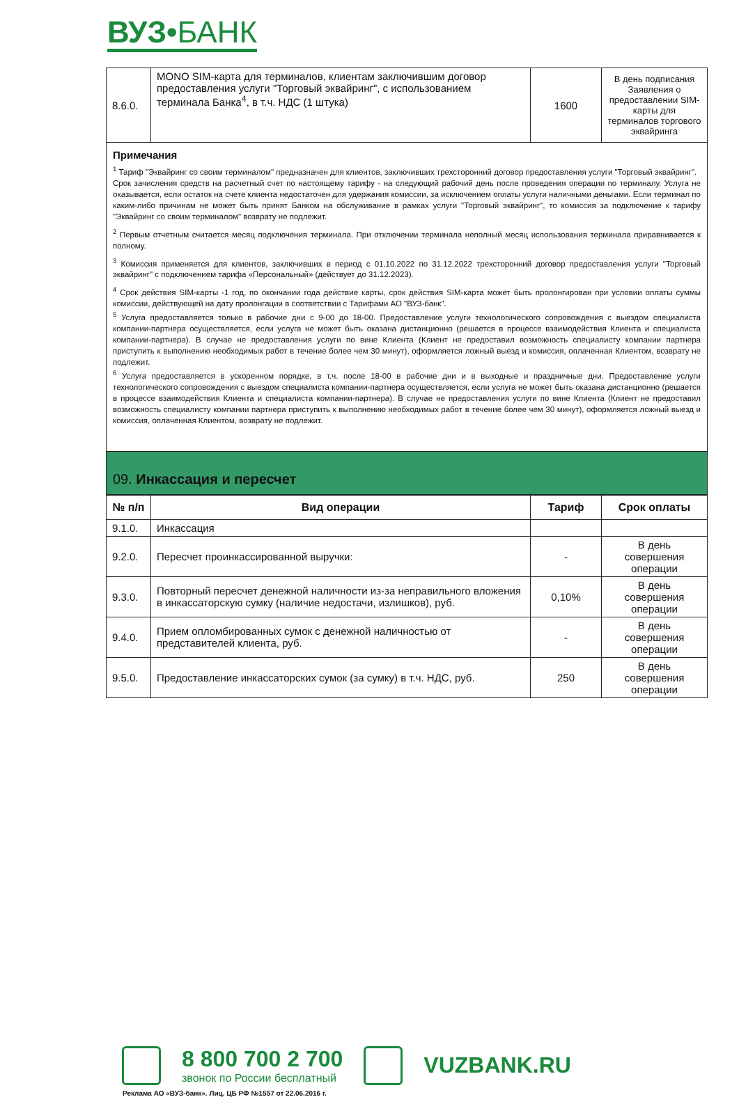ВУЗ•БАНК
| 8.6.0. | MONO SIM-карта для терминалов, клиентам заключившим договор предоставления услуги "Торговый эквайринг", с использованием терминала Банка<sup>4</sup>, в т.ч. НДС (1 штука) | 1600 | В день подписания Заявления о предоставлении SIM-карты для терминалов торгового эквайринга |
Примечания
<sup>1</sup> Тариф "Эквайринг со своим терминалом" предназначен для клиентов, заключивших трехсторонний договор предоставления услуги "Торговый эквайринг".
Срок зачисления средств на расчетный счет по настоящему тарифу - на следующий рабочий день после проведения операции по терминалу. Услуга не оказывается, если остаток на счете клиента недостаточен для удержания комиссии, за исключением оплаты услуги наличными деньгами. Если терминал по каким-либо причинам не может быть принят Банком на обслуживание в рамках услуги "Торговый эквайринг", то комиссия за подключение к тарифу "Эквайринг со своим терминалом" возврату не подлежит.
<sup>2</sup> Первым отчетным считается месяц подключения терминала. При отключении терминала неполный месяц использования терминала приравнивается к полному.
<sup>3</sup> Комиссия применяется для клиентов, заключивших в период с 01.10.2022 по 31.12.2022 трехсторонний договор предоставления услуги "Торговый эквайринг" с подключением тарифа «Персональный» (действует до 31.12.2023).
<sup>4</sup> Срок действия SIM-карты -1 год, по окончании года действие карты, срок действия SIM-карта может быть пролонгирован при условии оплаты суммы комиссии, действующей на дату пролонгации в соответствии с Тарифами АО "ВУЗ-банк".
<sup>5</sup> Услуга предоставляется только в рабочие дни с 9-00 до 18-00. Предоставление услуги технологического сопровождения с выездом специалиста компании-партнера осуществляется, если услуга не может быть оказана дистанционно (решается в процессе взаимодействия Клиента и специалиста компании-партнера). В случае не предоставления услуги по вине Клиента (Клиент не предоставил возможность специалисту компании партнера приступить к выполнению необходимых работ в течение более чем 30 минут), оформляется ложный выезд и комиссия, оплаченная Клиентом, возврату не подлежит.
<sup>6</sup> Услуга предоставляется в ускоренном порядке, в т.ч. после 18-00 в рабочие дни и в выходные и праздничные дни. Предоставление услуги технологического сопровождения с выездом специалиста компании-партнера осуществляется, если услуга не может быть оказана дистанционно (решается в процессе взаимодействия Клиента и специалиста компании-партнера). В случае не предоставления услуги по вине Клиента (Клиент не предоставил возможность специалисту компании партнера приступить к выполнению необходимых работ в течение более чем 30 минут), оформляется ложный выезд и комиссия, оплаченная Клиентом, возврату не подлежит.
09. Инкассация и пересчет
| № п/п | Вид операции | Тариф | Срок оплаты |
| --- | --- | --- | --- |
| 9.1.0. | Инкассация | | |
| 9.2.0. | Пересчет проинкассированной выручки: | - | В день совершения операции |
| 9.3.0. | Повторный пересчет денежной наличности из-за неправильного вложения в инкассаторскую сумку (наличие недостачи, излишков), руб. | 0,10% | В день совершения операции |
| 9.4.0. | Прием опломбированных сумок с денежной наличностью от представителей клиента, руб. | - | В день совершения операции |
| 9.5.0. | Предоставление инкассаторских сумок (за сумку) в т.ч. НДС, руб. | 250 | В день совершения операции |
8 800 700 2 700
звонок по России бесплатный
VUZBANK.RU
Реклама АО «ВУЗ-банк». Лиц. ЦБ РФ №1557 от 22.06.2016 г.